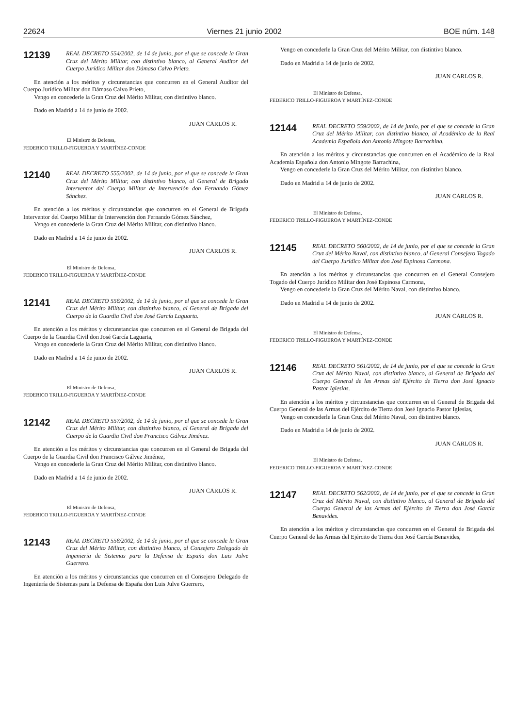22624 Viernes 21 junio 2002 BOE núm. 148
12139
REAL DECRETO 554/2002, de 14 de junio, por el que se concede la Gran Cruz del Mérito Militar, con distintivo blanco, al General Auditor del Cuerpo Jurídico Militar don Dámaso Calvo Prieto.
En atención a los méritos y circunstancias que concurren en el General Auditor del Cuerpo Jurídico Militar don Dámaso Calvo Prieto,
Vengo en concederle la Gran Cruz del Mérito Militar, con distintivo blanco.
Dado en Madrid a 14 de junio de 2002.
JUAN CARLOS R.
El Ministro de Defensa,
FEDERICO TRILLO-FIGUEROA Y MARTÍNEZ-CONDE
12140
REAL DECRETO 555/2002, de 14 de junio, por el que se concede la Gran Cruz del Mérito Militar, con distintivo blanco, al General de Brigada Interventor del Cuerpo Militar de Intervención don Fernando Gómez Sánchez.
En atención a los méritos y circunstancias que concurren en el General de Brigada Interventor del Cuerpo Militar de Intervención don Fernando Gómez Sánchez,
Vengo en concederle la Gran Cruz del Mérito Militar, con distintivo blanco.
Dado en Madrid a 14 de junio de 2002.
JUAN CARLOS R.
El Ministro de Defensa,
FEDERICO TRILLO-FIGUEROA Y MARTÍNEZ-CONDE
12141
REAL DECRETO 556/2002, de 14 de junio, por el que se concede la Gran Cruz del Mérito Militar, con distintivo blanco, al General de Brigada del Cuerpo de la Guardia Civil don José García Laguarta.
En atención a los méritos y circunstancias que concurren en el General de Brigada del Cuerpo de la Guardia Civil don José García Laguarta,
Vengo en concederle la Gran Cruz del Mérito Militar, con distintivo blanco.
Dado en Madrid a 14 de junio de 2002.
JUAN CARLOS R.
El Ministro de Defensa,
FEDERICO TRILLO-FIGUEROA Y MARTÍNEZ-CONDE
12142
REAL DECRETO 557/2002, de 14 de junio, por el que se concede la Gran Cruz del Mérito Militar, con distintivo blanco, al General de Brigada del Cuerpo de la Guardia Civil don Francisco Gálvez Jiménez.
En atención a los méritos y circunstancias que concurren en el General de Brigada del Cuerpo de la Guardia Civil don Francisco Gálvez Jiménez,
Vengo en concederle la Gran Cruz del Mérito Militar, con distintivo blanco.
Dado en Madrid a 14 de junio de 2002.
JUAN CARLOS R.
El Ministro de Defensa,
FEDERICO TRILLO-FIGUEROA Y MARTÍNEZ-CONDE
12143
REAL DECRETO 558/2002, de 14 de junio, por el que se concede la Gran Cruz del Mérito Militar, con distintivo blanco, al Consejero Delegado de Ingeniería de Sistemas para la Defensa de España don Luis Julve Guerrero.
En atención a los méritos y circunstancias que concurren en el Consejero Delegado de Ingeniería de Sistemas para la Defensa de España don Luis Julve Guerrero,
Vengo en concederle la Gran Cruz del Mérito Militar, con distintivo blanco.
Dado en Madrid a 14 de junio de 2002.
JUAN CARLOS R.
El Ministro de Defensa,
FEDERICO TRILLO-FIGUEROA Y MARTÍNEZ-CONDE
12144
REAL DECRETO 559/2002, de 14 de junio, por el que se concede la Gran Cruz del Mérito Militar, con distintivo blanco, al Académico de la Real Academia Española don Antonio Mingote Barrachina.
En atención a los méritos y circunstancias que concurren en el Académico de la Real Academia Española don Antonio Mingote Barrachina,
Vengo en concederle la Gran Cruz del Mérito Militar, con distintivo blanco.
Dado en Madrid a 14 de junio de 2002.
JUAN CARLOS R.
El Ministro de Defensa,
FEDERICO TRILLO-FIGUEROA Y MARTÍNEZ-CONDE
12145
REAL DECRETO 560/2002, de 14 de junio, por el que se concede la Gran Cruz del Mérito Naval, con distintivo blanco, al General Consejero Togado del Cuerpo Jurídico Militar don José Espinosa Carmona.
En atención a los méritos y circunstancias que concurren en el General Consejero Togado del Cuerpo Jurídico Militar don José Espinosa Carmona,
Vengo en concederle la Gran Cruz del Mérito Naval, con distintivo blanco.
Dado en Madrid a 14 de junio de 2002.
JUAN CARLOS R.
El Ministro de Defensa,
FEDERICO TRILLO-FIGUEROA Y MARTÍNEZ-CONDE
12146
REAL DECRETO 561/2002, de 14 de junio, por el que se concede la Gran Cruz del Mérito Naval, con distintivo blanco, al General de Brigada del Cuerpo General de las Armas del Ejército de Tierra don José Ignacio Pastor Iglesias.
En atención a los méritos y circunstancias que concurren en el General de Brigada del Cuerpo General de las Armas del Ejército de Tierra don José Ignacio Pastor Iglesias,
Vengo en concederle la Gran Cruz del Mérito Naval, con distintivo blanco.
Dado en Madrid a 14 de junio de 2002.
JUAN CARLOS R.
El Ministro de Defensa,
FEDERICO TRILLO-FIGUEROA Y MARTÍNEZ-CONDE
12147
REAL DECRETO 562/2002, de 14 de junio, por el que se concede la Gran Cruz del Mérito Naval, con distintivo blanco, al General de Brigada del Cuerpo General de las Armas del Ejército de Tierra don José García Benavides.
En atención a los méritos y circunstancias que concurren en el General de Brigada del Cuerpo General de las Armas del Ejército de Tierra don José García Benavides,